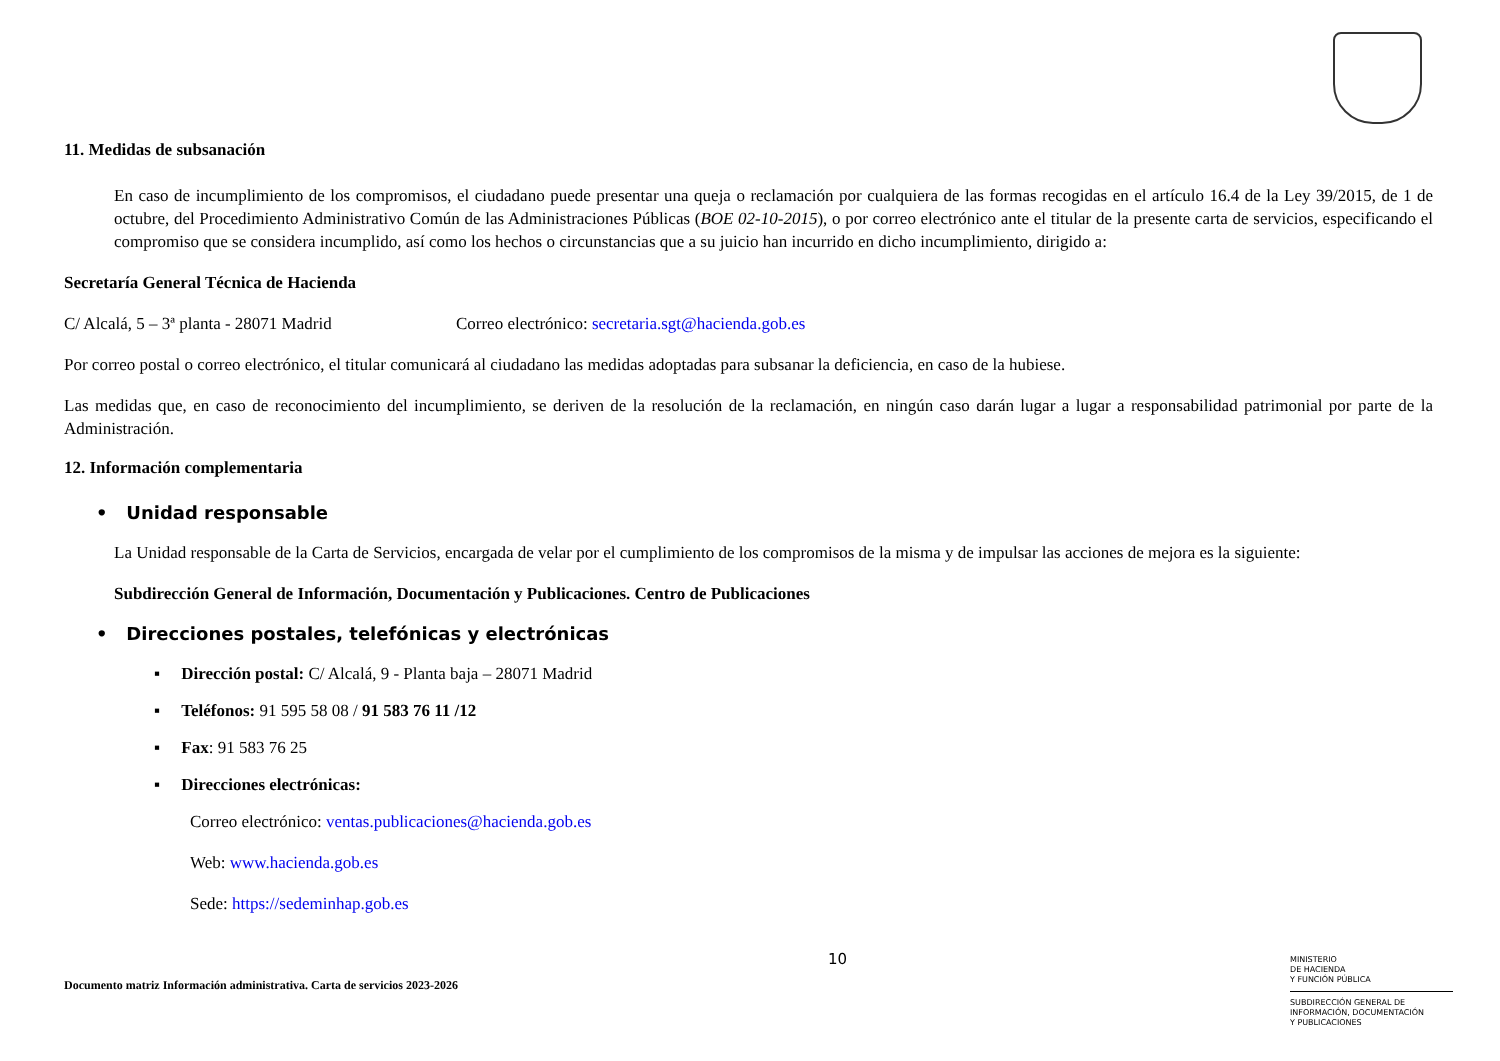11. Medidas de subsanación
En caso de incumplimiento de los compromisos, el ciudadano puede presentar una queja o reclamación por cualquiera de las formas recogidas en el artículo 16.4 de la Ley 39/2015, de 1 de octubre, del Procedimiento Administrativo Común de las Administraciones Públicas (BOE 02-10-2015), o por correo electrónico ante el titular de la presente carta de servicios, especificando el compromiso que se considera incumplido, así como los hechos o circunstancias que a su juicio han incurrido en dicho incumplimiento, dirigido a:
Secretaría General Técnica de Hacienda
C/ Alcalá, 5 – 3ª planta - 28071 Madrid Correo electrónico: secretaria.sgt@hacienda.gob.es
Por correo postal o correo electrónico, el titular comunicará al ciudadano las medidas adoptadas para subsanar la deficiencia, en caso de la hubiese.
Las medidas que, en caso de reconocimiento del incumplimiento, se deriven de la resolución de la reclamación, en ningún caso darán lugar a lugar a responsabilidad patrimonial por parte de la Administración.
12. Información complementaria
• Unidad responsable
La Unidad responsable de la Carta de Servicios, encargada de velar por el cumplimiento de los compromisos de la misma y de impulsar las acciones de mejora es la siguiente:
Subdirección General de Información, Documentación y Publicaciones. Centro de Publicaciones
• Direcciones postales, telefónicas y electrónicas
▪ Dirección postal: C/ Alcalá, 9 - Planta baja – 28071 Madrid
▪ Teléfonos: 91 595 58 08 / 91 583 76 11 /12
▪ Fax: 91 583 76 25
▪ Direcciones electrónicas:
Correo electrónico: ventas.publicaciones@hacienda.gob.es
Web: www.hacienda.gob.es
Sede: https://sedeminhap.gob.es
10
Documento matriz Información administrativa. Carta de servicios 2023-2026
MINISTERIO
DE HACIENDA
Y FUNCIÓN PÚBLICA
SUBDIRECCIÓN GENERAL DE
INFORMACIÓN, DOCUMENTACIÓN
Y PUBLICACIONES